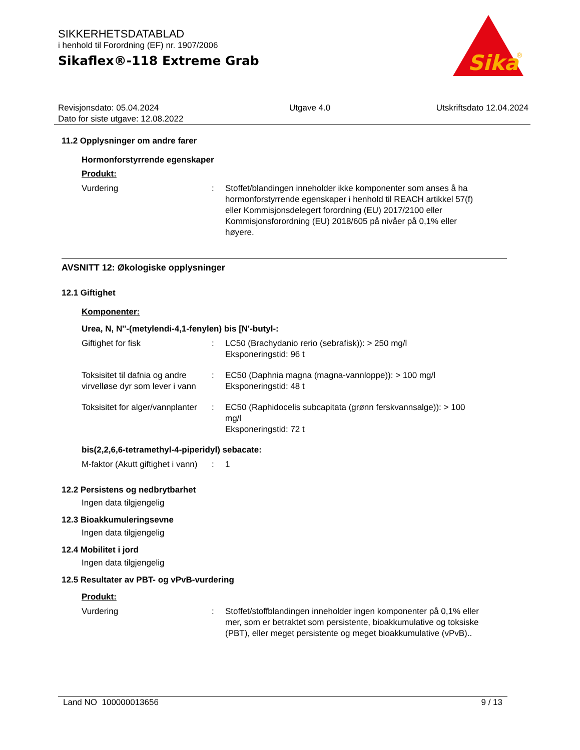SIKKERHETSDATABLAD
i henhold til Forordning (EF) nr. 1907/2006
Sikaflex®-118 Extreme Grab
Sika
®
Revisjonsdato: 05.04.2024
Dato for siste utgave: 12.08.2022
Utgave 4.0 Utskriftsdato 12.04.2024
11.2 Opplysninger om andre farer
Hormonforstyrrende egenskaper
Produkt:
Vurdering : Stoffet/blandingen inneholder ikke komponenter som anses å ha hormonforstyrrende egenskaper i henhold til REACH artikkel 57(f) eller Kommisjonsdelegert forordning (EU) 2017/2100 eller Kommisjonsforordning (EU) 2018/605 på nivåer på 0,1% eller høyere.
AVSNITT 12: Økologiske opplysninger
12.1 Giftighet
Komponenter:
Urea, N, N''-(metylendi-4,1-fenylen) bis [N'-butyl-:
Giftighet for fisk : LC50 (Brachydanio rerio (sebrafisk)): > 250 mg/l
Eksponeringstid: 96 t
Toksisitet til dafnia og andre virvelløse dyr som lever i vann
: EC50 (Daphnia magna (magna-vannloppe)): > 100 mg/l
Eksponeringstid: 48 t
Toksisitet for alger/vannplanter
: EC50 (Raphidocelis subcapitata (grønn ferskvannsalge)): > 100 mg/l
Eksponeringstid: 72 t
bis(2,2,6,6-tetramethyl-4-piperidyl) sebacate:
M-faktor (Akutt giftighet i vann)
: 1
12.2 Persistens og nedbrytbarhet
Ingen data tilgjengelig
12.3 Bioakkumuleringsevne
Ingen data tilgjengelig
12.4 Mobilitet i jord
Ingen data tilgjengelig
12.5 Resultater av PBT- og vPvB-vurdering
Produkt:
Vurdering : Stoffet/stoffblandingen inneholder ingen komponenter på 0,1% eller mer, som er betraktet som persistente, bioakkumulative og toksiske (PBT), eller meget persistente og meget bioakkumulative (vPvB)..
Land NO 100000013656 9 / 13